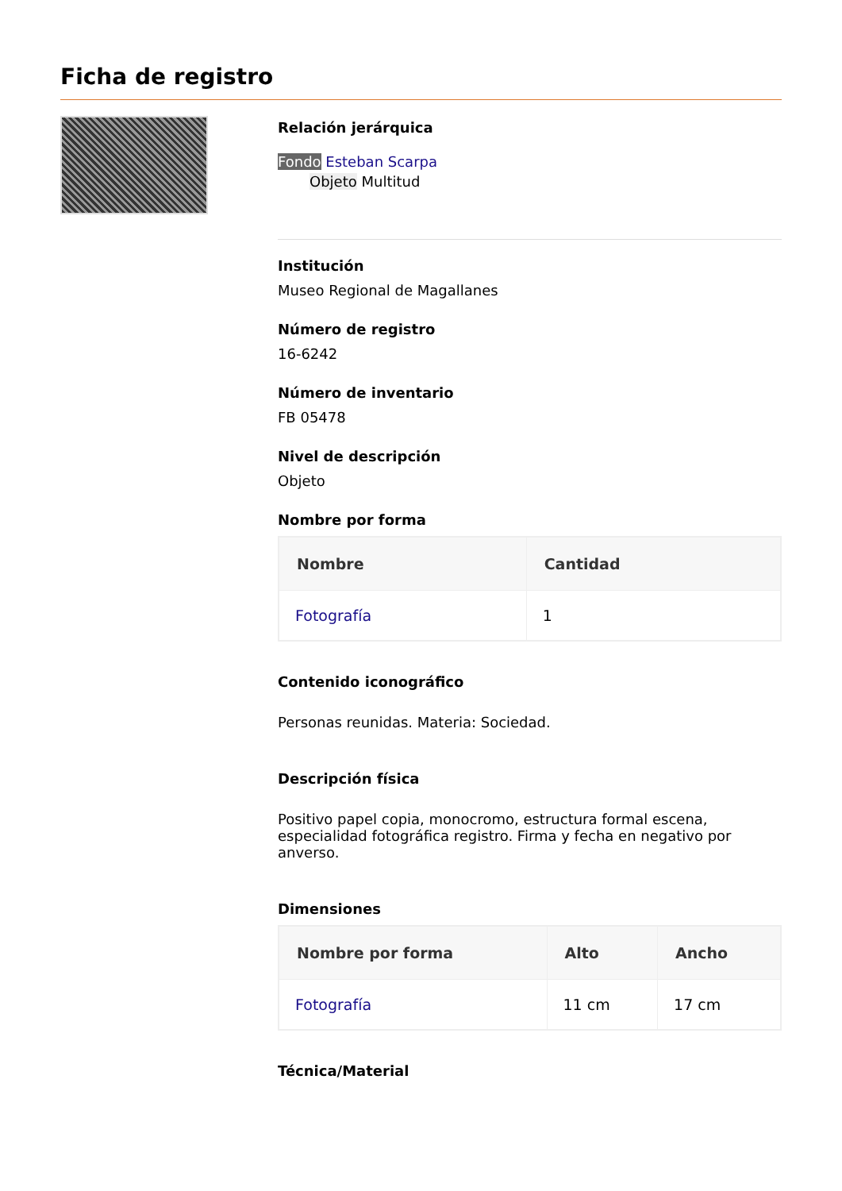Ficha de registro
Relación jerárquica
Fondo Esteban Scarpa
Objeto Multitud
Institución
Museo Regional de Magallanes
Número de registro
16-6242
Número de inventario
FB 05478
Nivel de descripción
Objeto
Nombre por forma
| Nombre | Cantidad |
| --- | --- |
| Fotografía | 1 |
Contenido iconográfico
Personas reunidas. Materia: Sociedad.
Descripción física
Positivo papel copia, monocromo, estructura formal escena, especialidad fotográfica registro. Firma y fecha en negativo por anverso.
Dimensiones
| Nombre por forma | Alto | Ancho |
| --- | --- | --- |
| Fotografía | 11 cm | 17 cm |
Técnica/Material